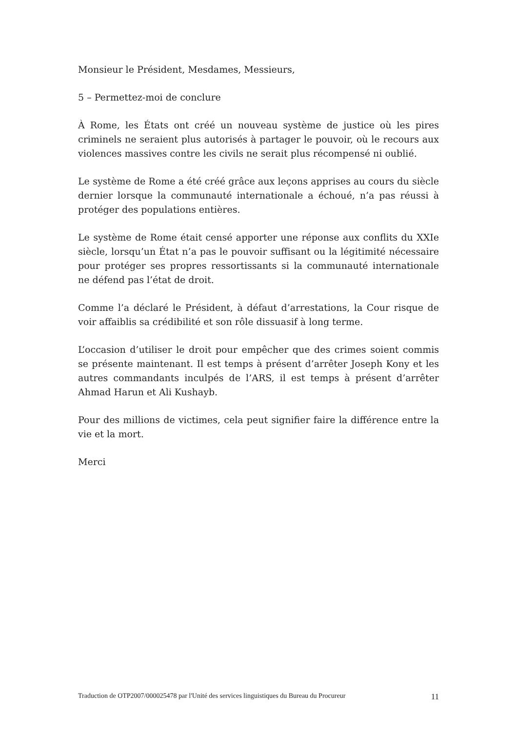Monsieur le Président, Mesdames, Messieurs,
5 – Permettez-moi de conclure
À Rome, les États ont créé un nouveau système de justice où les pires criminels ne seraient plus autorisés à partager le pouvoir, où le recours aux violences massives contre les civils ne serait plus récompensé ni oublié.
Le système de Rome a été créé grâce aux leçons apprises au cours du siècle dernier lorsque la communauté internationale a échoué, n’a pas réussi à protéger des populations entières.
Le système de Rome était censé apporter une réponse aux conflits du XXIe siècle, lorsqu’un État n’a pas le pouvoir suffisant ou la légitimité nécessaire pour protéger ses propres ressortissants si la communauté internationale ne défend pas l’état de droit.
Comme l’a déclaré le Président, à défaut d’arrestations, la Cour risque de voir affaiblis sa crédibilité et son rôle dissuasif à long terme.
L’occasion d’utiliser le droit pour empêcher que des crimes soient commis se présente maintenant. Il est temps à présent d’arrêter Joseph Kony et les autres commandants inculpés de l’ARS, il est temps à présent d’arrêter Ahmad Harun et Ali Kushayb.
Pour des millions de victimes, cela peut signifier faire la différence entre la vie et la mort.
Merci
Traduction de OTP2007/000025478 par l'Unité des services linguistiques du Bureau du Procureur 11